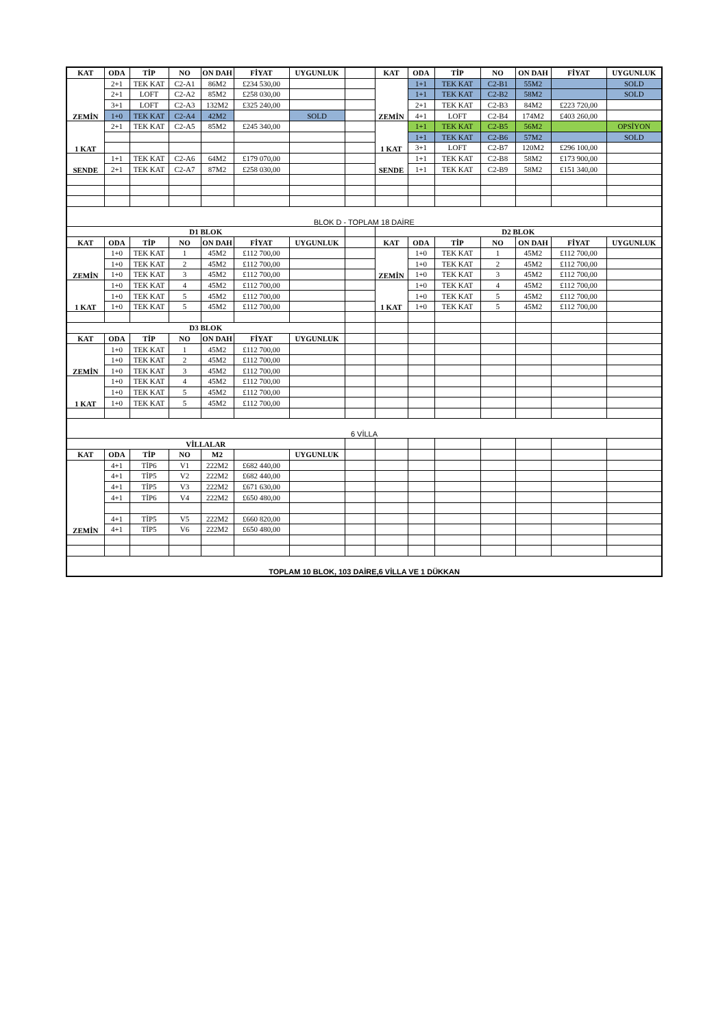| KAT | ODA | TİP | NO | ON DAH | FİYAT | UYGUNLUK | | KAT | ODA | TİP | NO | ON DAH | FİYAT | UYGUNLUK |
| ZEMİN | 2+1 | TEK KAT | C2-A1 | 86M2 | £234 530,00 | | | ZEMİN | 1+1 | TEK KAT | C2-B1 | 55M2 | | SOLD |
| | 2+1 | LOFT | C2-A2 | 85M2 | £258 030,00 | | | | 1+1 | TEK KAT | C2-B2 | 58M2 | | SOLD |
| | 3+1 | LOFT | C2-A3 | 132M2 | £325 240,00 | | | | 2+1 | TEK KAT | C2-B3 | 84M2 | £223 720,00 | |
| | 1+0 | TEK KAT | C2-A4 | 42M2 | | SOLD | | | 4+1 | LOFT | C2-B4 | 174M2 | £403 260,00 | |
| 1 KAT | 2+1 | TEK KAT | C2-A5 | 85M2 | £245 340,00 | | | 1 KAT | 1+1 | TEK KAT | C2-B5 | 56M2 | | OPSİYON |
| | | | | | | | | | 1+1 | TEK KAT | C2-B6 | 57M2 | | SOLD |
| | | | | | | | | | 3+1 | LOFT | C2-B7 | 120M2 | £296 100,00 | |
| SENDE | 1+1 | TEK KAT | C2-A6 | 64M2 | £179 070,00 | | | SENDE | 1+1 | TEK KAT | C2-B8 | 58M2 | £173 900,00 | |
| | 2+1 | TEK KAT | C2-A7 | 87M2 | £258 030,00 | | | | 1+1 | TEK KAT | C2-B9 | 58M2 | £151 340,00 | |
| BLOK D - TOPLAM 18 DAİRE | | | | | | | | | | | | | | |
| D1 BLOK | | | | | | | | D2 BLOK | | | | | | |
| KAT | ODA | TİP | NO | ON DAH | FİYAT | UYGUNLUK | | KAT | ODA | TİP | NO | ON DAH | FİYAT | UYGUNLUK |
| ZEMİN | 1+0 | TEK KAT | 1 | 45M2 | £112 700,00 | | | ZEMİN | 1+0 | TEK KAT | 1 | 45M2 | £112 700,00 | |
| | 1+0 | TEK KAT | 2 | 45M2 | £112 700,00 | | | | 1+0 | TEK KAT | 2 | 45M2 | £112 700,00 | |
| | 1+0 | TEK KAT | 3 | 45M2 | £112 700,00 | | | | 1+0 | TEK KAT | 3 | 45M2 | £112 700,00 | |
| 1 KAT | 1+0 | TEK KAT | 4 | 45M2 | £112 700,00 | | | 1 KAT | 1+0 | TEK KAT | 4 | 45M2 | £112 700,00 | |
| | 1+0 | TEK KAT | 5 | 45M2 | £112 700,00 | | | | 1+0 | TEK KAT | 5 | 45M2 | £112 700,00 | |
| | 1+0 | TEK KAT | 5 | 45M2 | £112 700,00 | | | | 1+0 | TEK KAT | 5 | 45M2 | £112 700,00 | |
| D3 BLOK | | | | | | | | | | | | | | |
| KAT | ODA | TİP | NO | ON DAH | FİYAT | UYGUNLUK | | | | | | | | |
| ZEMİN | 1+0 | TEK KAT | 1 | 45M2 | £112 700,00 | | | | | | | | | |
| | 1+0 | TEK KAT | 2 | 45M2 | £112 700,00 | | | | | | | | | |
| | 1+0 | TEK KAT | 3 | 45M2 | £112 700,00 | | | | | | | | | |
| 1 KAT | 1+0 | TEK KAT | 4 | 45M2 | £112 700,00 | | | | | | | | | |
| | 1+0 | TEK KAT | 5 | 45M2 | £112 700,00 | | | | | | | | | |
| | 1+0 | TEK KAT | 5 | 45M2 | £112 700,00 | | | | | | | | | |
| 6 VİLLA | | | | | | | | | | | | | | |
| VİLLALAR | | | | | | | | | | | | | | |
| KAT | ODA | TİP | NO | M2 | | UYGUNLUK | | | | | | | | |
| ZEMİN | 4+1 | TİP6 | V1 | 222M2 | £682 440,00 | | | | | | | | | |
| | 4+1 | TİP5 | V2 | 222M2 | £682 440,00 | | | | | | | | | |
| | 4+1 | TİP5 | V3 | 222M2 | £671 630,00 | | | | | | | | | |
| | 4+1 | TİP6 | V4 | 222M2 | £650 480,00 | | | | | | | | | |
| | 4+1 | TİP5 | V5 | 222M2 | £660 820,00 | | | | | | | | | |
| | 4+1 | TİP5 | V6 | 222M2 | £650 480,00 | | | | | | | | | |
| TOPLAM 10 BLOK, 103 DAİRE,6 VİLLA VE 1 DÜKKAN | | | | | | | | | | | | | | |